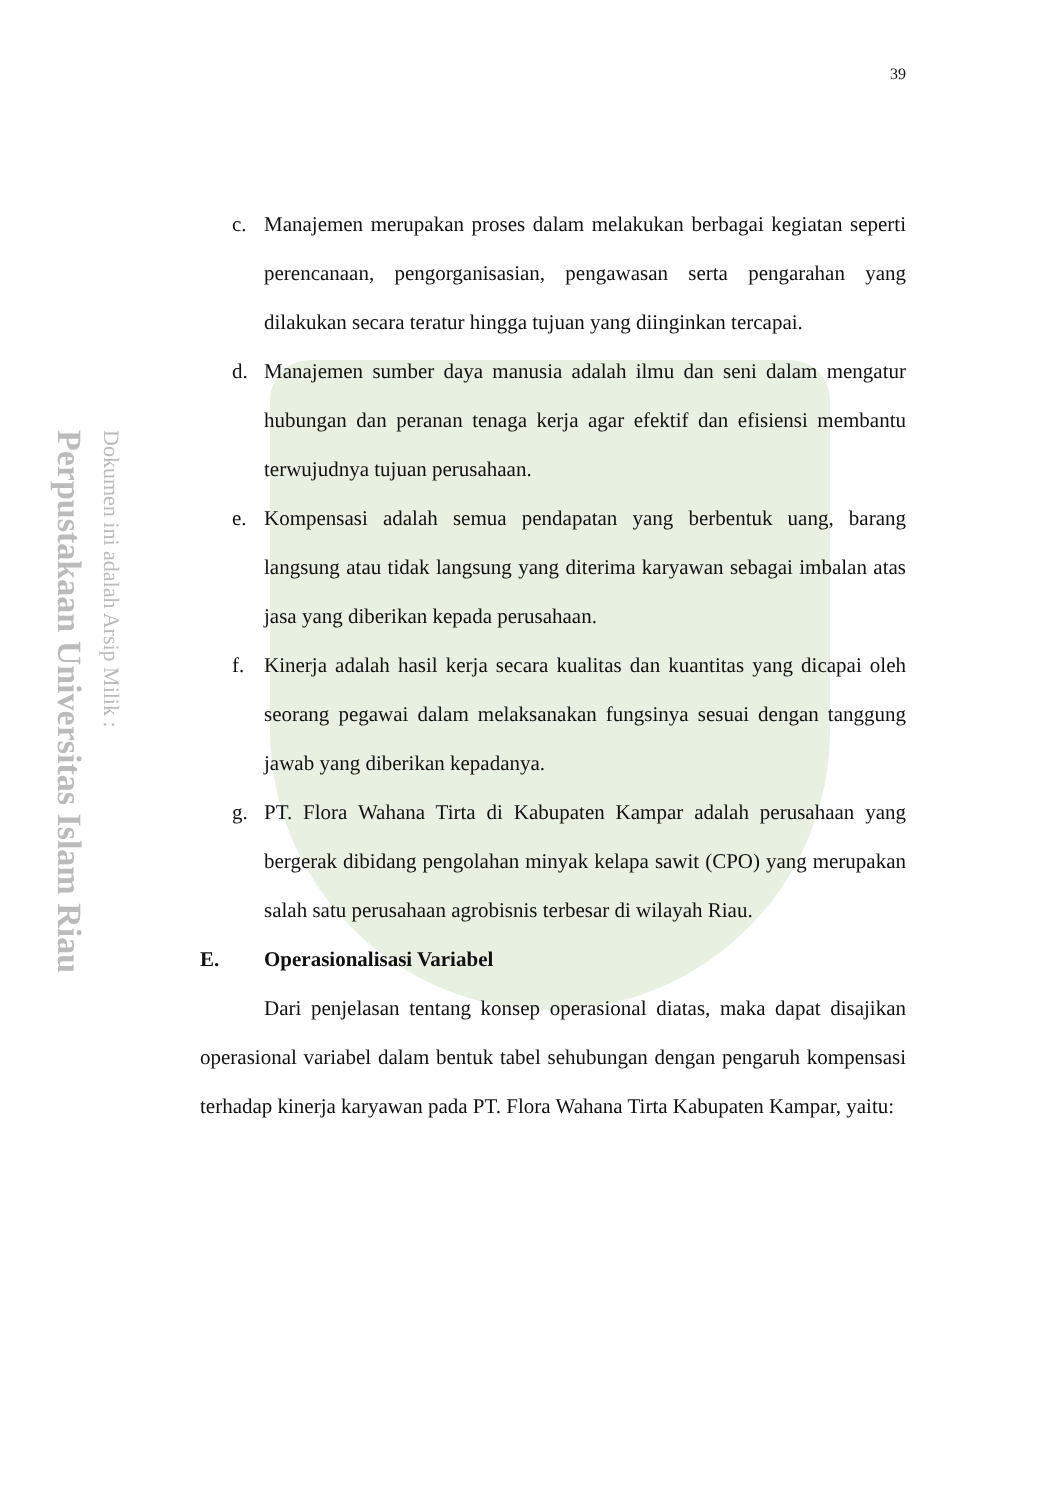Perpustakaan Universitas Islam Riau
Dokumen ini adalah Arsip Milik :
39
c. Manajemen merupakan proses dalam melakukan berbagai kegiatan seperti perencanaan, pengorganisasian, pengawasan serta pengarahan yang dilakukan secara teratur hingga tujuan yang diinginkan tercapai.
d. Manajemen sumber daya manusia adalah ilmu dan seni dalam mengatur hubungan dan peranan tenaga kerja agar efektif dan efisiensi membantu terwujudnya tujuan perusahaan.
e. Kompensasi adalah semua pendapatan yang berbentuk uang, barang langsung atau tidak langsung yang diterima karyawan sebagai imbalan atas jasa yang diberikan kepada perusahaan.
f. Kinerja adalah hasil kerja secara kualitas dan kuantitas yang dicapai oleh seorang pegawai dalam melaksanakan fungsinya sesuai dengan tanggung jawab yang diberikan kepadanya.
g. PT. Flora Wahana Tirta di Kabupaten Kampar adalah perusahaan yang bergerak dibidang pengolahan minyak kelapa sawit (CPO) yang merupakan salah satu perusahaan agrobisnis terbesar di wilayah Riau.
E. Operasionalisasi Variabel
Dari penjelasan tentang konsep operasional diatas, maka dapat disajikan operasional variabel dalam bentuk tabel sehubungan dengan pengaruh kompensasi terhadap kinerja karyawan pada PT. Flora Wahana Tirta Kabupaten Kampar, yaitu: